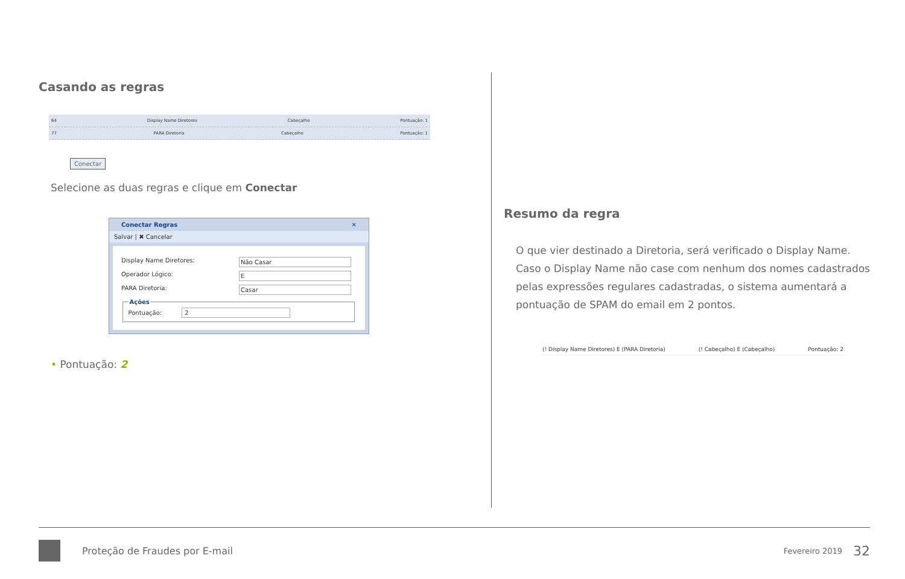Casando as regras
64 Display Name Diretores Cabeçalho Pontuação: 1
77 PARA Diretoria Cabeçalho Pontuação: 1
Conectar
Selecione as duas regras e clique em Conectar
Conectar Regras ✕
Salvar | ✖ Cancelar
Display Name Diretores: Não Casar
Operador Lógico: E
PARA Diretoria: Casar
AçõesPontuação: 2
• Pontuação: 2
Resumo da regra
O que vier destinado a Diretoria, será verificado o Display Name. Caso o Display Name não case com nenhum dos nomes cadastrados pelas expressões regulares cadastradas, o sistema aumentará a pontuação de SPAM do email em 2 pontos.
(! Display Name Diretores) E (PARA Diretoria) (! Cabeçalho) E (Cabeçalho) Pontuação: 2
Proteção de Fraudes por E-mail Fevereiro 2019 32